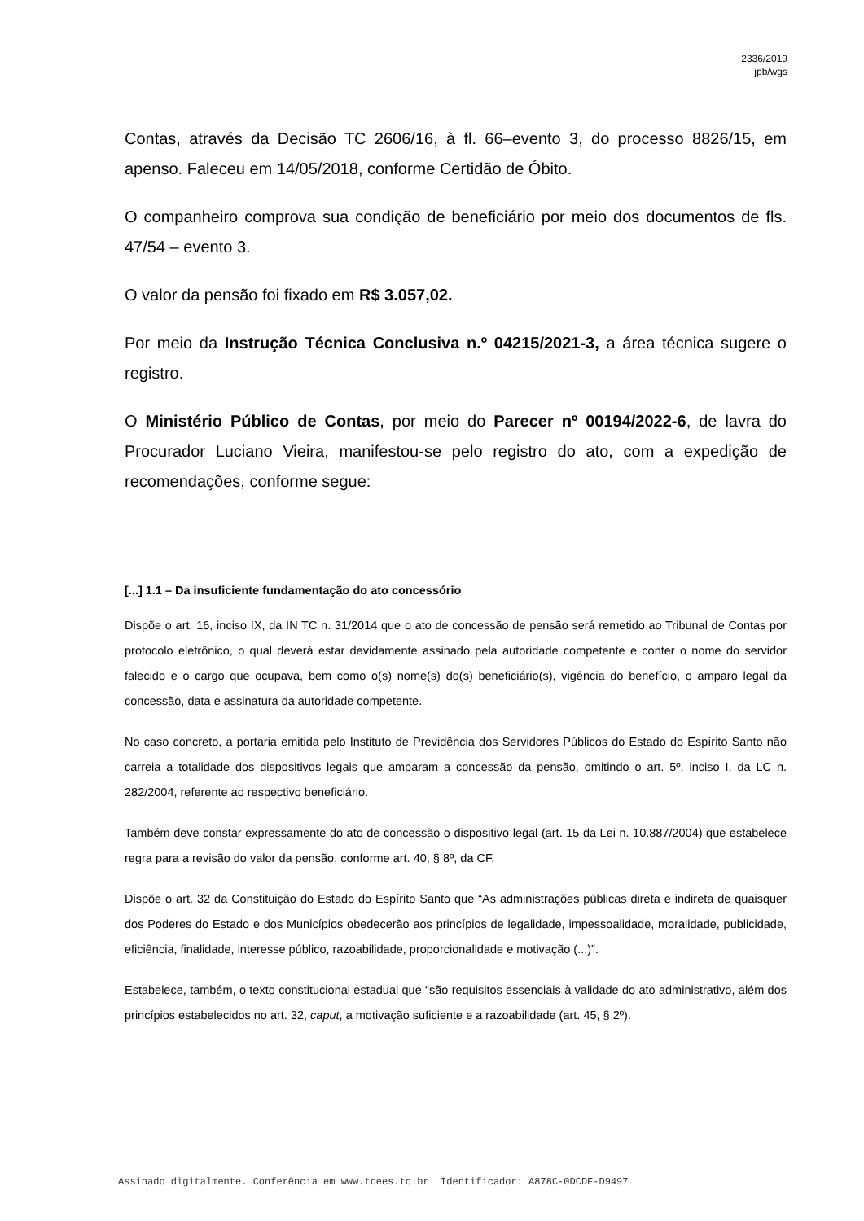2336/2019
jpb/wgs
Contas, através da Decisão TC 2606/16, à fl. 66–evento 3, do processo 8826/15, em apenso. Faleceu em 14/05/2018, conforme Certidão de Óbito.
O companheiro comprova sua condição de beneficiário por meio dos documentos de fls. 47/54 – evento 3.
O valor da pensão foi fixado em R$ 3.057,02.
Por meio da Instrução Técnica Conclusiva n.º 04215/2021-3, a área técnica sugere o registro.
O Ministério Público de Contas, por meio do Parecer nº 00194/2022-6, de lavra do Procurador Luciano Vieira, manifestou-se pelo registro do ato, com a expedição de recomendações, conforme segue:
[...] 1.1 – Da insuficiente fundamentação do ato concessório
Dispõe o art. 16, inciso IX, da IN TC n. 31/2014 que o ato de concessão de pensão será remetido ao Tribunal de Contas por protocolo eletrônico, o qual deverá estar devidamente assinado pela autoridade competente e conter o nome do servidor falecido e o cargo que ocupava, bem como o(s) nome(s) do(s) beneficiário(s), vigência do benefício, o amparo legal da concessão, data e assinatura da autoridade competente.
No caso concreto, a portaria emitida pelo Instituto de Previdência dos Servidores Públicos do Estado do Espírito Santo não carreia a totalidade dos dispositivos legais que amparam a concessão da pensão, omitindo o art. 5º, inciso I, da LC n. 282/2004, referente ao respectivo beneficiário.
Também deve constar expressamente do ato de concessão o dispositivo legal (art. 15 da Lei n. 10.887/2004) que estabelece regra para a revisão do valor da pensão, conforme art. 40, § 8º, da CF.
Dispõe o art. 32 da Constituição do Estado do Espírito Santo que “As administrações públicas direta e indireta de quaisquer dos Poderes do Estado e dos Municípios obedecerão aos princípios de legalidade, impessoalidade, moralidade, publicidade, eficiência, finalidade, interesse público, razoabilidade, proporcionalidade e motivação (...)”.
Estabelece, também, o texto constitucional estadual que “são requisitos essenciais à validade do ato administrativo, além dos princípios estabelecidos no art. 32, caput, a motivação suficiente e a razoabilidade (art. 45, § 2º).
Assinado digitalmente. Conferência em www.tcees.tc.br Identificador: A878C-0DCDF-D9497